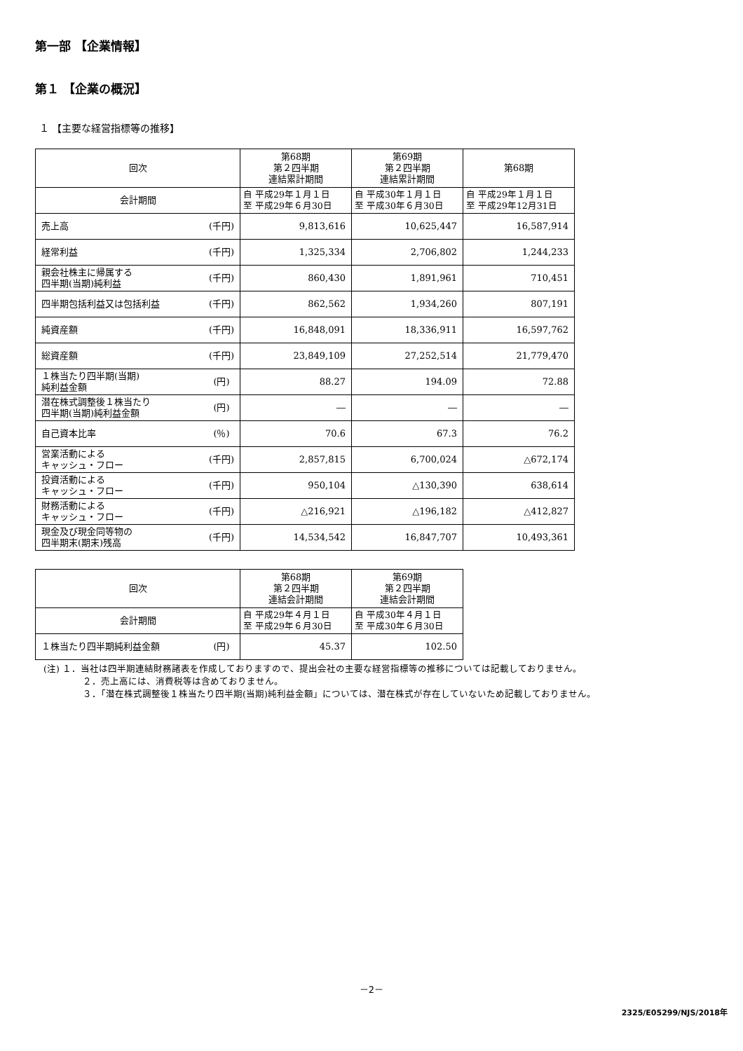第一部 【企業情報】
第１ 【企業の概況】
１ 【主要な経営指標等の推移】
| 回次 | | 第68期 第２四半期 連結累計期間 | 第69期 第２四半期 連結累計期間 | 第68期 |
| --- | --- | --- | --- | --- |
| 会計期間 | | 自 平成29年１月１日 至 平成29年６月30日 | 自 平成30年１月１日 至 平成30年６月30日 | 自 平成29年１月１日 至 平成29年12月31日 |
| 売上高 | (千円) | 9,813,616 | 10,625,447 | 16,587,914 |
| 経常利益 | (千円) | 1,325,334 | 2,706,802 | 1,244,233 |
| 親会社株主に帰属する 四半期(当期)純利益 | (千円) | 860,430 | 1,891,961 | 710,451 |
| 四半期包括利益又は包括利益 | (千円) | 862,562 | 1,934,260 | 807,191 |
| 純資産額 | (千円) | 16,848,091 | 18,336,911 | 16,597,762 |
| 総資産額 | (千円) | 23,849,109 | 27,252,514 | 21,779,470 |
| １株当たり四半期(当期) 純利益金額 | (円) | 88.27 | 194.09 | 72.88 |
| 潜在株式調整後１株当たり 四半期(当期)純利益金額 | (円) | ― | ― | ― |
| 自己資本比率 | (％) | 70.6 | 67.3 | 76.2 |
| 営業活動による キャッシュ・フロー | (千円) | 2,857,815 | 6,700,024 | △672,174 |
| 投資活動による キャッシュ・フロー | (千円) | 950,104 | △130,390 | 638,614 |
| 財務活動による キャッシュ・フロー | (千円) | △216,921 | △196,182 | △412,827 |
| 現金及び現金同等物の 四半期末(期末)残高 | (千円) | 14,534,542 | 16,847,707 | 10,493,361 |
| 回次 | | 第68期 第２四半期 連結会計期間 | 第69期 第２四半期 連結会計期間 |
| --- | --- | --- | --- |
| 会計期間 | | 自 平成29年４月１日 至 平成29年６月30日 | 自 平成30年４月１日 至 平成30年６月30日 |
| １株当たり四半期純利益金額 | (円) | 45.37 | 102.50 |
(注) １．当社は四半期連結財務諸表を作成しておりますので、提出会社の主要な経営指標等の推移については記載しておりません。
２．売上高には、消費税等は含めておりません。
３．「潜在株式調整後１株当たり四半期(当期)純利益金額」については、潜在株式が存在していないため記載しておりません。
－2－
2325/E05299/NJS/2018年